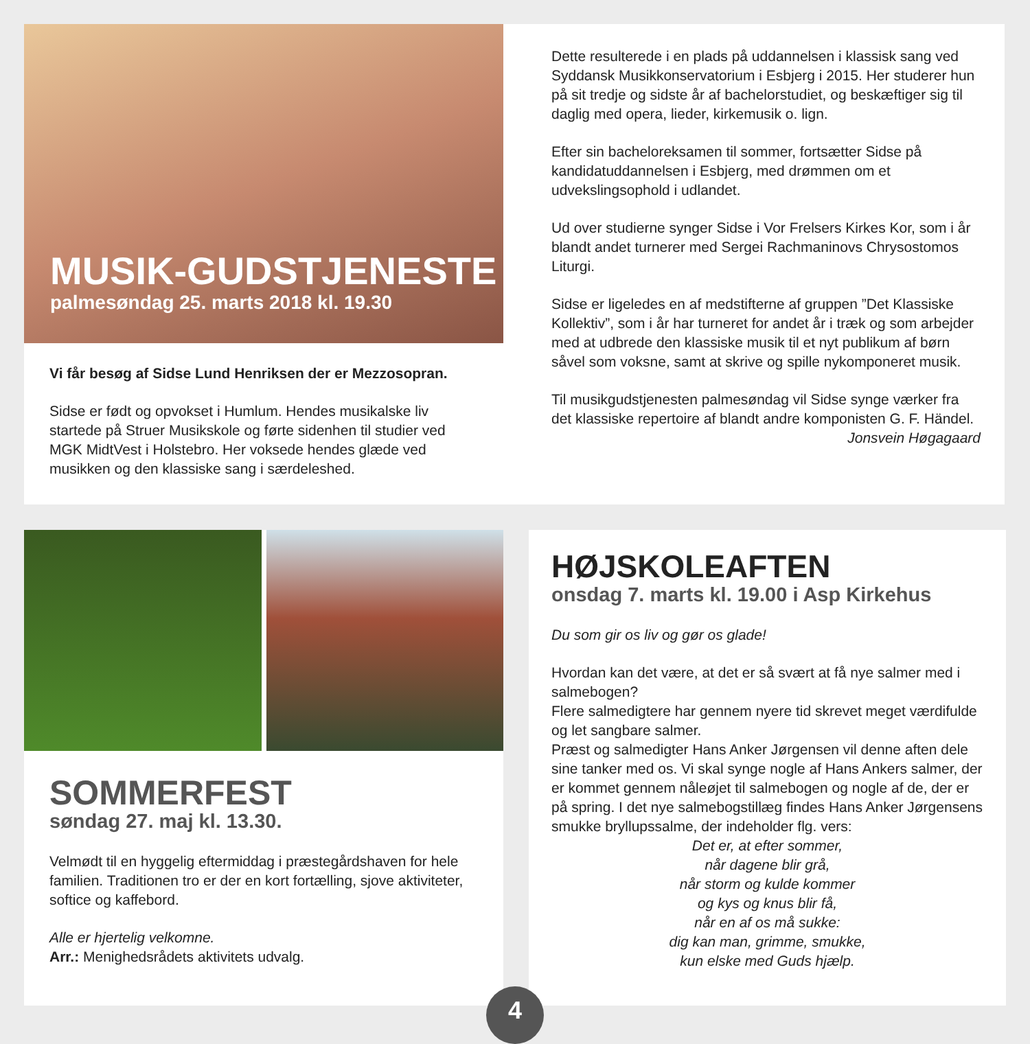MUSIK-GUDSTJENESTE
palmesøndag 25. marts 2018 kl. 19.30
Vi får besøg af Sidse Lund Henriksen der er Mezzosopran.
Sidse er født og opvokset i Humlum. Hendes musikalske liv startede på Struer Musikskole og førte sidenhen til studier ved MGK MidtVest i Holstebro. Her voksede hendes glæde ved musikken og den klassiske sang i særdeleshed.
Dette resulterede i en plads på uddannelsen i klassisk sang ved Syddansk Musikkonservatorium i Esbjerg i 2015. Her studerer hun på sit tredje og sidste år af bachelorstudiet, og beskæftiger sig til daglig med opera, lieder, kirkemusik o. lign.
Efter sin bacheloreksamen til sommer, fortsætter Sidse på kandidatuddannelsen i Esbjerg, med drømmen om et udvekslingsophold i udlandet.
Ud over studierne synger Sidse i Vor Frelsers Kirkes Kor, som i år blandt andet turnerer med Sergei Rachmaninovs Chrysostomos Liturgi.
Sidse er ligeledes en af medstifterne af gruppen ”Det Klassiske Kollektiv”, som i år har turneret for andet år i træk og som arbejder med at udbrede den klassiske musik til et nyt publikum af børn såvel som voksne, samt at skrive og spille nykomponeret musik.
Til musikgudstjenesten palmesøndag vil Sidse synge værker fra det klassiske repertoire af blandt andre komponisten G. F. Händel.
Jonsvein Høgagaard
SOMMERFEST
søndag 27. maj kl. 13.30.
Velmødt til en hyggelig eftermiddag i præstegårdshaven for hele familien. Traditionen tro er der en kort fortælling, sjove aktiviteter, softice og kaffebord.
Alle er hjertelig velkomne.
Arr.: Menighedsrådets aktivitets udvalg.
HØJSKOLEAFTEN
onsdag 7. marts kl. 19.00 i Asp Kirkehus
Du som gir os liv og gør os glade!
Hvordan kan det være, at det er så svært at få nye salmer med i salmebogen?
Flere salmedigtere har gennem nyere tid skrevet meget værdifulde og let sangbare salmer.
Præst og salmedigter Hans Anker Jørgensen vil denne aften dele sine tanker med os. Vi skal synge nogle af Hans Ankers salmer, der er kommet gennem nåleøjet til salmebogen og nogle af de, der er på spring. I det nye salmebogstillæg findes Hans Anker Jørgensens smukke bryllupssalme, der indeholder flg. vers:
Det er, at efter sommer,
når dagene blir grå,
når storm og kulde kommer
og kys og knus blir få,
når en af os må sukke:
dig kan man, grimme, smukke,
kun elske med Guds hjælp.
4